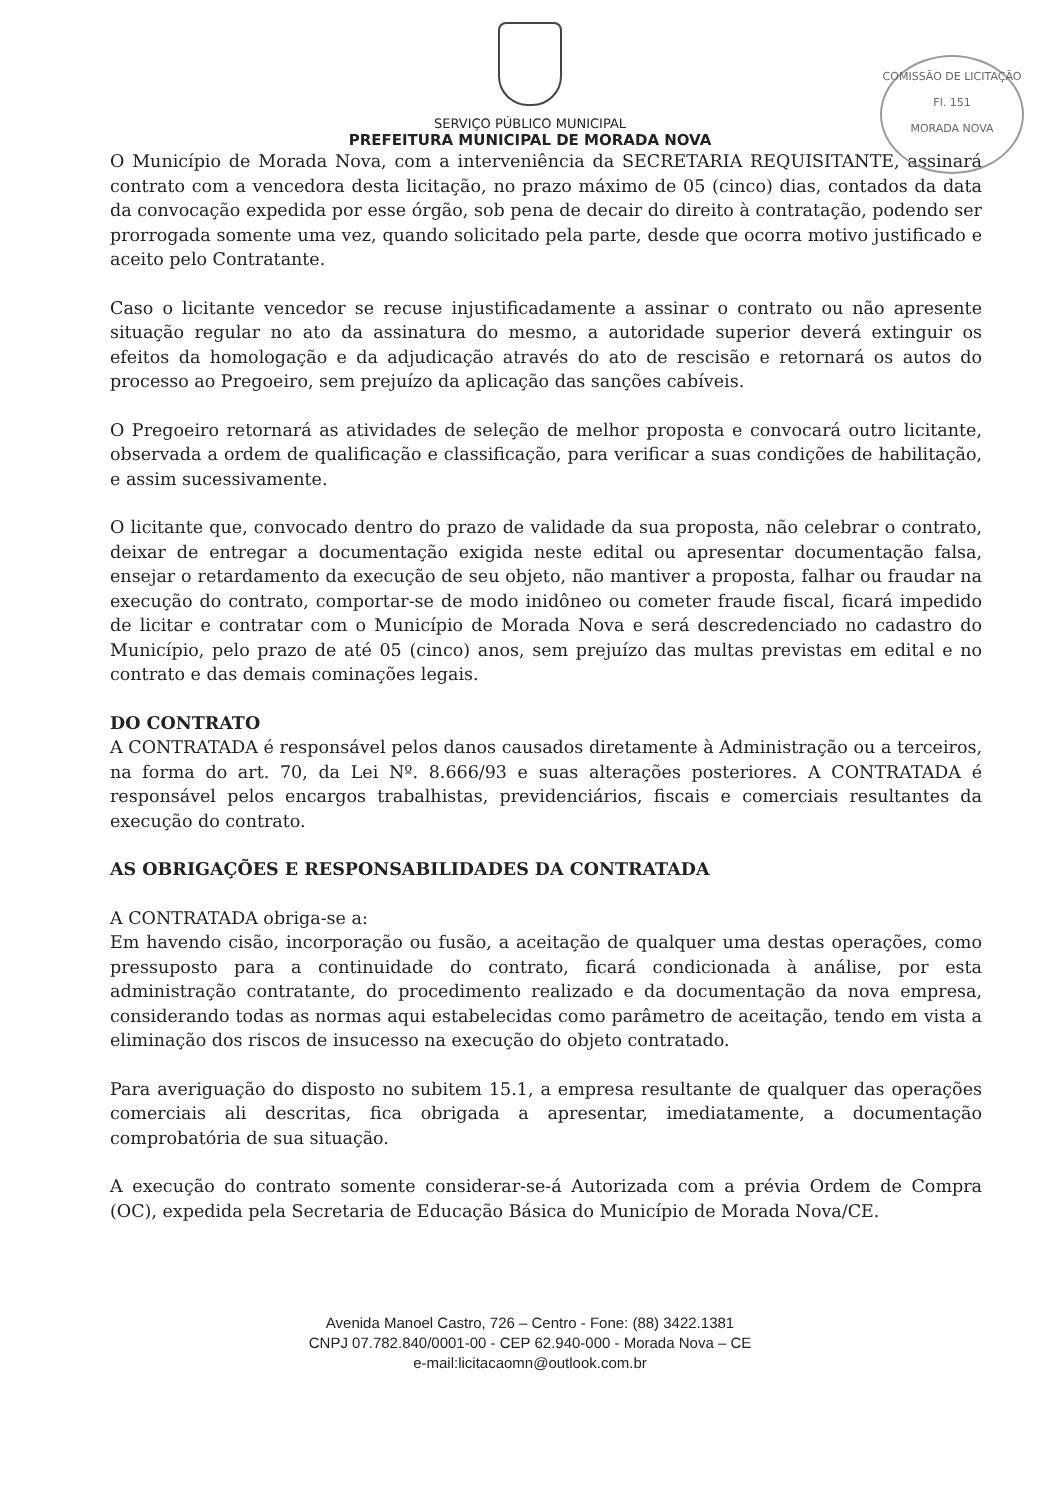COMISSÃO DE LICITAÇÃO
Fl. 151
MORADA NOVA
SERVIÇO PÚBLICO MUNICIPAL
PREFEITURA MUNICIPAL DE MORADA NOVA
O Município de Morada Nova, com a interveniência da SECRETARIA REQUISITANTE, assinará contrato com a vencedora desta licitação, no prazo máximo de 05 (cinco) dias, contados da data da convocação expedida por esse órgão, sob pena de decair do direito à contratação, podendo ser prorrogada somente uma vez, quando solicitado pela parte, desde que ocorra motivo justificado e aceito pelo Contratante.
Caso o licitante vencedor se recuse injustificadamente a assinar o contrato ou não apresente situação regular no ato da assinatura do mesmo, a autoridade superior deverá extinguir os efeitos da homologação e da adjudicação através do ato de rescisão e retornará os autos do processo ao Pregoeiro, sem prejuízo da aplicação das sanções cabíveis.
O Pregoeiro retornará as atividades de seleção de melhor proposta e convocará outro licitante, observada a ordem de qualificação e classificação, para verificar a suas condições de habilitação, e assim sucessivamente.
O licitante que, convocado dentro do prazo de validade da sua proposta, não celebrar o contrato, deixar de entregar a documentação exigida neste edital ou apresentar documentação falsa, ensejar o retardamento da execução de seu objeto, não mantiver a proposta, falhar ou fraudar na execução do contrato, comportar-se de modo inidôneo ou cometer fraude fiscal, ficará impedido de licitar e contratar com o Município de Morada Nova e será descredenciado no cadastro do Município, pelo prazo de até 05 (cinco) anos, sem prejuízo das multas previstas em edital e no contrato e das demais cominações legais.
DO CONTRATO
A CONTRATADA é responsável pelos danos causados diretamente à Administração ou a terceiros, na forma do art. 70, da Lei Nº. 8.666/93 e suas alterações posteriores. A CONTRATADA é responsável pelos encargos trabalhistas, previdenciários, fiscais e comerciais resultantes da execução do contrato.
AS OBRIGAÇÕES E RESPONSABILIDADES DA CONTRATADA
A CONTRATADA obriga-se a:
Em havendo cisão, incorporação ou fusão, a aceitação de qualquer uma destas operações, como pressuposto para a continuidade do contrato, ficará condicionada à análise, por esta administração contratante, do procedimento realizado e da documentação da nova empresa, considerando todas as normas aqui estabelecidas como parâmetro de aceitação, tendo em vista a eliminação dos riscos de insucesso na execução do objeto contratado.
Para averiguação do disposto no subitem 15.1, a empresa resultante de qualquer das operações comerciais ali descritas, fica obrigada a apresentar, imediatamente, a documentação comprobatória de sua situação.
A execução do contrato somente considerar-se-á Autorizada com a prévia Ordem de Compra (OC), expedida pela Secretaria de Educação Básica do Município de Morada Nova/CE.
Avenida Manoel Castro, 726 – Centro - Fone: (88) 3422.1381
CNPJ 07.782.840/0001-00 - CEP 62.940-000 - Morada Nova – CE
e-mail:licitacaomn@outlook.com.br